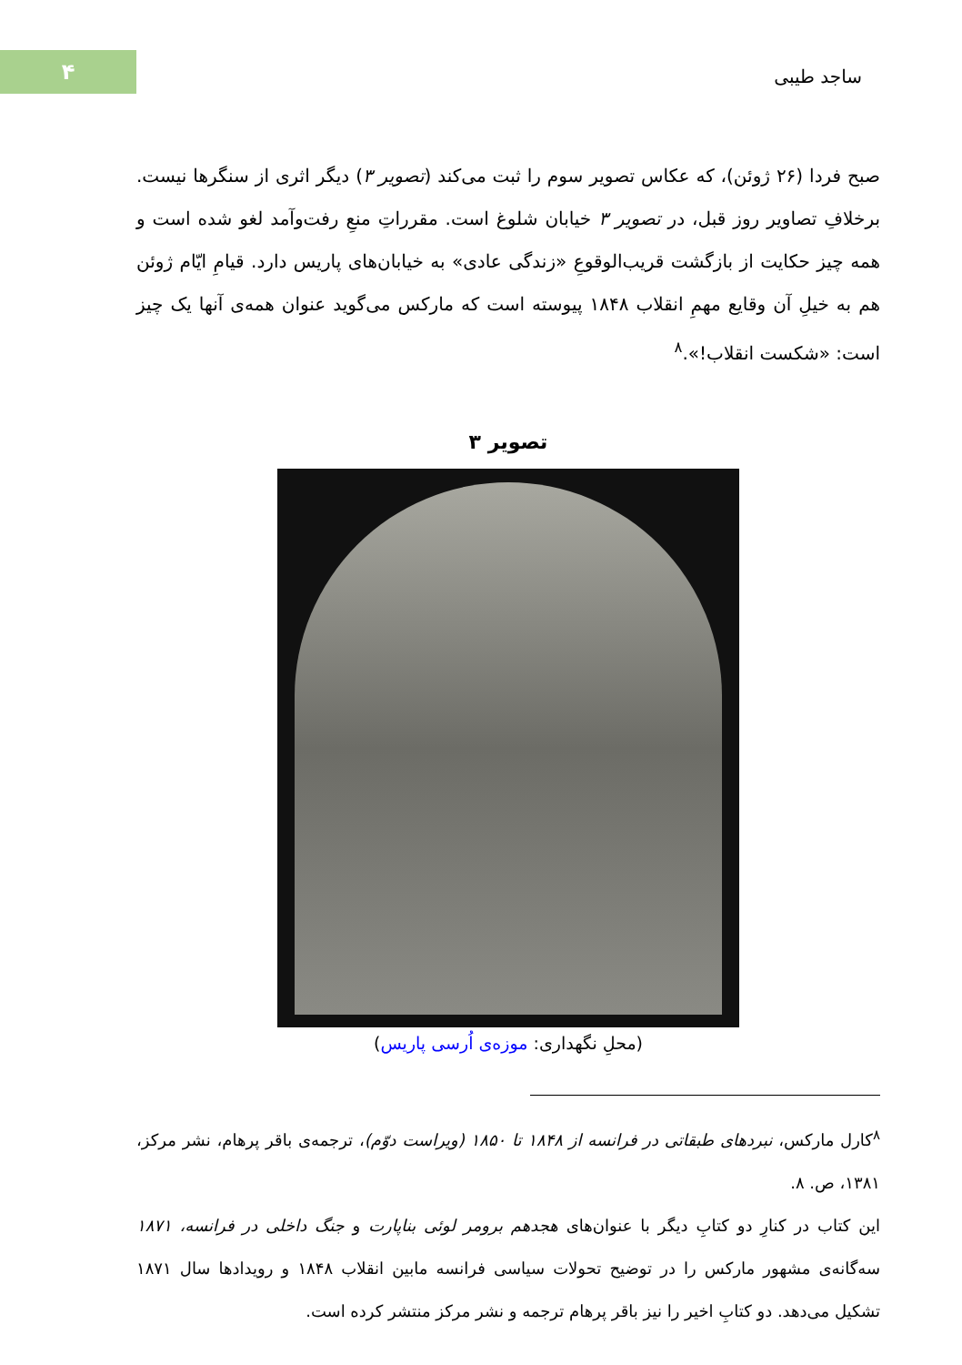۴
ساجد طیبی
صبح فردا (۲۶ ژوئن)، که عکاس تصویر سوم را ثبت می‌کند (تصویر ۳) دیگر اثری از سنگرها نیست. برخلافِ تصاویر روز قبل، در تصویر ۳ خیابان شلوغ است. مقرراتِ منعِ رفت‌وآمد لغو شده است و همه چیز حکایت از بازگشت قریب‌الوقوعِ «زندگی عادی» به خیابان‌های پاریس دارد. قیامِ ایّام ژوئن هم به خیلِ آن وقایع مهمِ انقلاب ۱۸۴۸ پیوسته است که مارکس می‌گوید عنوان همه‌ی آنها یک چیز است: «شکست انقلاب!».<sup>۸</sup>
تصویر ۳
(محلِ نگهداری: موزه‌ی اُرسی پاریس)
<sup>۸</sup> کارل مارکس، نبردهای طبقاتی در فرانسه از ۱۸۴۸ تا ۱۸۵۰ (ویراست دوّم)، ترجمه‌ی باقر پرهام، نشر مرکز، ۱۳۸۱، ص. ۸.
این کتاب در کنارِ دو کتابِ دیگر با عنوان‌های هجدهم برومر لوئی بناپارت و جنگ داخلی در فرانسه، ۱۸۷۱ سه‌گانه‌ی مشهور مارکس را در توضیح تحولات سیاسی فرانسه مابین انقلاب ۱۸۴۸ و رویدادها سال ۱۸۷۱ تشکیل می‌دهد. دو کتابِ اخیر را نیز باقر پرهام ترجمه و نشر مرکز منتشر کرده است.